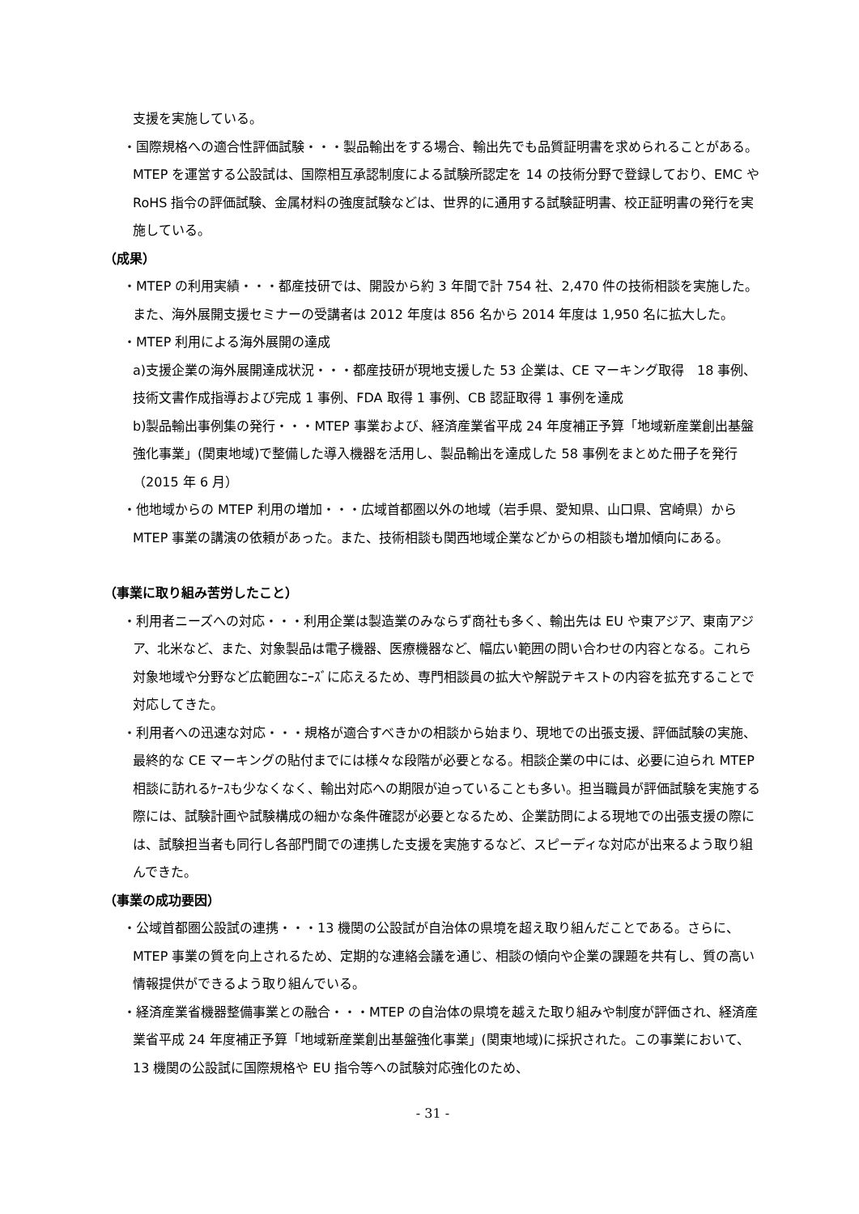支援を実施している。
・国際規格への適合性評価試験・・・製品輸出をする場合、輸出先でも品質証明書を求められることがある。MTEP を運営する公設試は、国際相互承認制度による試験所認定を 14 の技術分野で登録しており、EMC や RoHS 指令の評価試験、金属材料の強度試験などは、世界的に通用する試験証明書、校正証明書の発行を実施している。
（成果）
・MTEP の利用実績・・・都産技研では、開設から約 3 年間で計 754 社、2,470 件の技術相談を実施した。また、海外展開支援セミナーの受講者は 2012 年度は 856 名から 2014 年度は 1,950 名に拡大した。
・MTEP 利用による海外展開の達成
a)支援企業の海外展開達成状況・・・都産技研が現地支援した 53 企業は、CE マーキング取得　18 事例、技術文書作成指導および完成 1 事例、FDA 取得 1 事例、CB 認証取得 1 事例を達成
b)製品輸出事例集の発行・・・MTEP 事業および、経済産業省平成 24 年度補正予算「地域新産業創出基盤強化事業」(関東地域)で整備した導入機器を活用し、製品輸出を達成した 58 事例をまとめた冊子を発行（2015 年 6 月）
・他地域からの MTEP 利用の増加・・・広域首都圏以外の地域（岩手県、愛知県、山口県、宮崎県）から MTEP 事業の講演の依頼があった。また、技術相談も関西地域企業などからの相談も増加傾向にある。
（事業に取り組み苦労したこと）
・利用者ニーズへの対応・・・利用企業は製造業のみならず商社も多く、輸出先は EU や東アジア、東南アジア、北米など、また、対象製品は電子機器、医療機器など、幅広い範囲の問い合わせの内容となる。これら対象地域や分野など広範囲なﾆｰｽﾞに応えるため、専門相談員の拡大や解説テキストの内容を拡充することで対応してきた。
・利用者への迅速な対応・・・規格が適合すべきかの相談から始まり、現地での出張支援、評価試験の実施、最終的な CE マーキングの貼付までには様々な段階が必要となる。相談企業の中には、必要に迫られ MTEP 相談に訪れるｹｰｽも少なくなく、輸出対応への期限が迫っていることも多い。担当職員が評価試験を実施する際には、試験計画や試験構成の細かな条件確認が必要となるため、企業訪問による現地での出張支援の際には、試験担当者も同行し各部門間での連携した支援を実施するなど、スピーディな対応が出来るよう取り組んできた。
（事業の成功要因）
・公域首都圏公設試の連携・・・13 機関の公設試が自治体の県境を超え取り組んだことである。さらに、MTEP 事業の質を向上されるため、定期的な連絡会議を通じ、相談の傾向や企業の課題を共有し、質の高い情報提供ができるよう取り組んでいる。
・経済産業省機器整備事業との融合・・・MTEP の自治体の県境を越えた取り組みや制度が評価され、経済産業省平成 24 年度補正予算「地域新産業創出基盤強化事業」(関東地域)に採択された。この事業において、13 機関の公設試に国際規格や EU 指令等への試験対応強化のため、
- 31 -